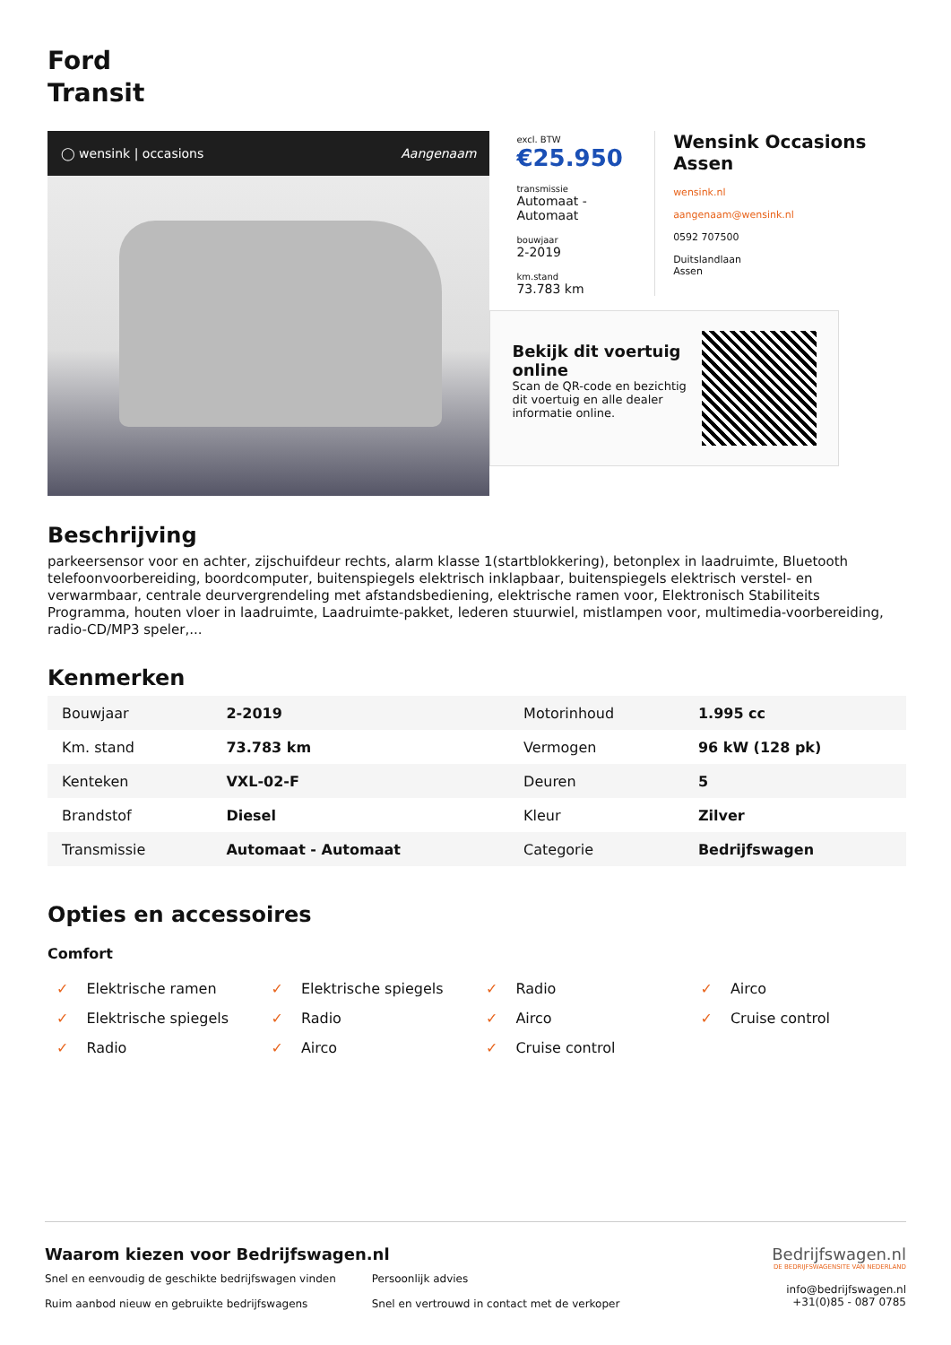Ford
Transit
◯ wensink | occasions Aangenaam
excl. BTW
€25.950
transmissie
Automaat - Automaat
bouwjaar
2-2019
km.stand
73.783 km
Wensink Occasions Assen
wensink.nl
aangenaam@wensink.nl
0592 707500
Duitslandlaan
Assen
Bekijk dit voertuig online
Scan de QR-code en bezichtig dit voertuig en alle dealer informatie online.
Beschrijving
parkeersensor voor en achter, zijschuifdeur rechts, alarm klasse 1(startblokkering), betonplex in laadruimte, Bluetooth telefoonvoorbereiding, boordcomputer, buitenspiegels elektrisch inklapbaar, buitenspiegels elektrisch verstel- en verwarmbaar, centrale deurvergrendeling met afstandsbediening, elektrische ramen voor, Elektronisch Stabiliteits Programma, houten vloer in laadruimte, Laadruimte-pakket, lederen stuurwiel, mistlampen voor, multimedia-voorbereiding, radio-CD/MP3 speler,...
Kenmerken
| Bouwjaar | 2-2019 | Motorinhoud | 1.995 cc |
| Km. stand | 73.783 km | Vermogen | 96 kW (128 pk) |
| Kenteken | VXL-02-F | Deuren | 5 |
| Brandstof | Diesel | Kleur | Zilver |
| Transmissie | Automaat - Automaat | Categorie | Bedrijfswagen |
Opties en accessoires
Comfort
✓ Elektrische ramen
✓ Elektrische spiegels
✓ Radio
✓ Airco
✓ Elektrische spiegels
✓ Radio
✓ Airco
✓ Cruise control
✓ Radio
✓ Airco
✓ Cruise control
Waarom kiezen voor Bedrijfswagen.nl
Snel en eenvoudig de geschikte bedrijfswagen vinden
Ruim aanbod nieuw en gebruikte bedrijfswagens
Persoonlijk advies
Snel en vertrouwd in contact met de verkoper
Bedrijfswagen.nl
DE BEDRIJFSWAGENSITE VAN NEDERLAND
info@bedrijfswagen.nl
+31(0)85 - 087 0785